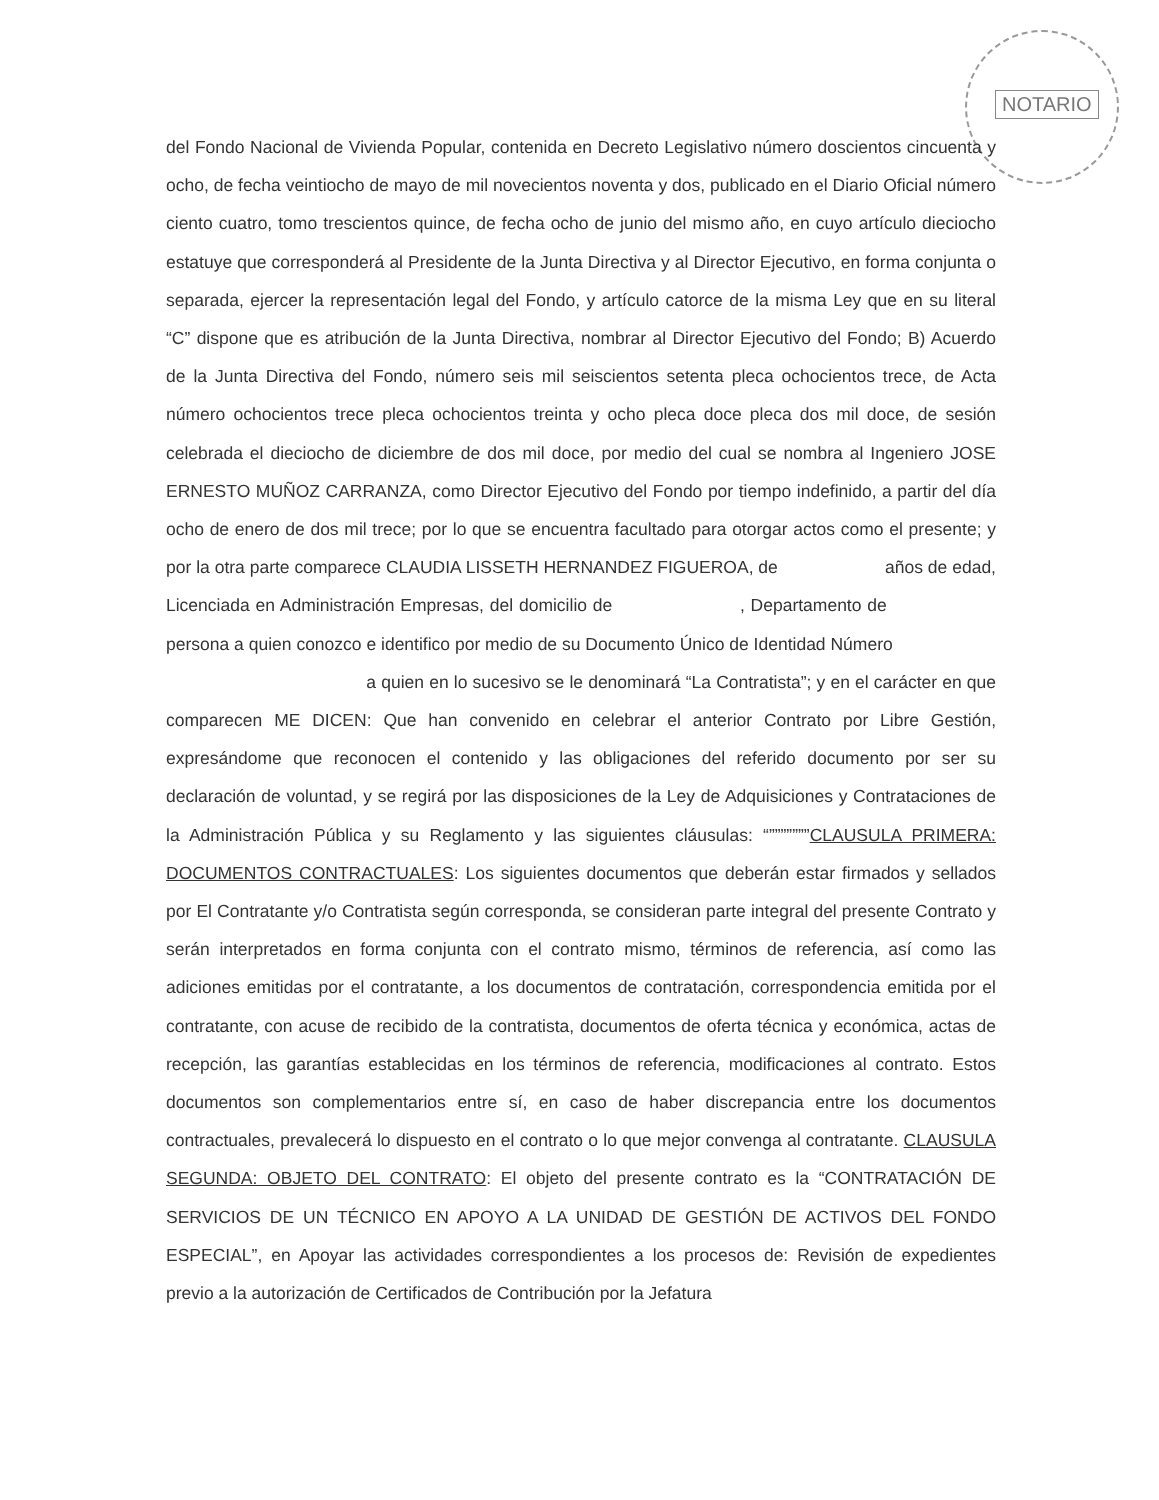NOTARIO
del Fondo Nacional de Vivienda Popular, contenida en Decreto Legislativo número doscientos cincuenta y ocho, de fecha veintiocho de mayo de mil novecientos noventa y dos, publicado en el Diario Oficial número ciento cuatro, tomo trescientos quince, de fecha ocho de junio del mismo año, en cuyo artículo dieciocho estatuye que corresponderá al Presidente de la Junta Directiva y al Director Ejecutivo, en forma conjunta o separada, ejercer la representación legal del Fondo, y artículo catorce de la misma Ley que en su literal “C” dispone que es atribución de la Junta Directiva, nombrar al Director Ejecutivo del Fondo; B) Acuerdo de la Junta Directiva del Fondo, número seis mil seiscientos setenta pleca ochocientos trece, de Acta número ochocientos trece pleca ochocientos treinta y ocho pleca doce pleca dos mil doce, de sesión celebrada el dieciocho de diciembre de dos mil doce, por medio del cual se nombra al Ingeniero JOSE ERNESTO MUÑOZ CARRANZA, como Director Ejecutivo del Fondo por tiempo indefinido, a partir del día ocho de enero de dos mil trece; por lo que se encuentra facultado para otorgar actos como el presente; y por la otra parte comparece CLAUDIA LISSETH HERNANDEZ FIGUEROA, de años de edad, Licenciada en Administración Empresas, del domicilio de , Departamento de persona a quien conozco e identifico por medio de su Documento Único de Identidad Número
a quien en lo sucesivo se le denominará “La Contratista”; y en el carácter en que comparecen ME DICEN: Que han convenido en celebrar el anterior Contrato por Libre Gestión, expresándome que reconocen el contenido y las obligaciones del referido documento por ser su declaración de voluntad, y se regirá por las disposiciones de la Ley de Adquisiciones y Contrataciones de la Administración Pública y su Reglamento y las siguientes cláusulas: “”””””””CLAUSULA PRIMERA: DOCUMENTOS CONTRACTUALES: Los siguientes documentos que deberán estar firmados y sellados por El Contratante y/o Contratista según corresponda, se consideran parte integral del presente Contrato y serán interpretados en forma conjunta con el contrato mismo, términos de referencia, así como las adiciones emitidas por el contratante, a los documentos de contratación, correspondencia emitida por el contratante, con acuse de recibido de la contratista, documentos de oferta técnica y económica, actas de recepción, las garantías establecidas en los términos de referencia, modificaciones al contrato. Estos documentos son complementarios entre sí, en caso de haber discrepancia entre los documentos contractuales, prevalecerá lo dispuesto en el contrato o lo que mejor convenga al contratante. CLAUSULA SEGUNDA: OBJETO DEL CONTRATO: El objeto del presente contrato es la “CONTRATACIÓN DE SERVICIOS DE UN TÉCNICO EN APOYO A LA UNIDAD DE GESTIÓN DE ACTIVOS DEL FONDO ESPECIAL”, en Apoyar las actividades correspondientes a los procesos de: Revisión de expedientes previo a la autorización de Certificados de Contribución por la Jefatura